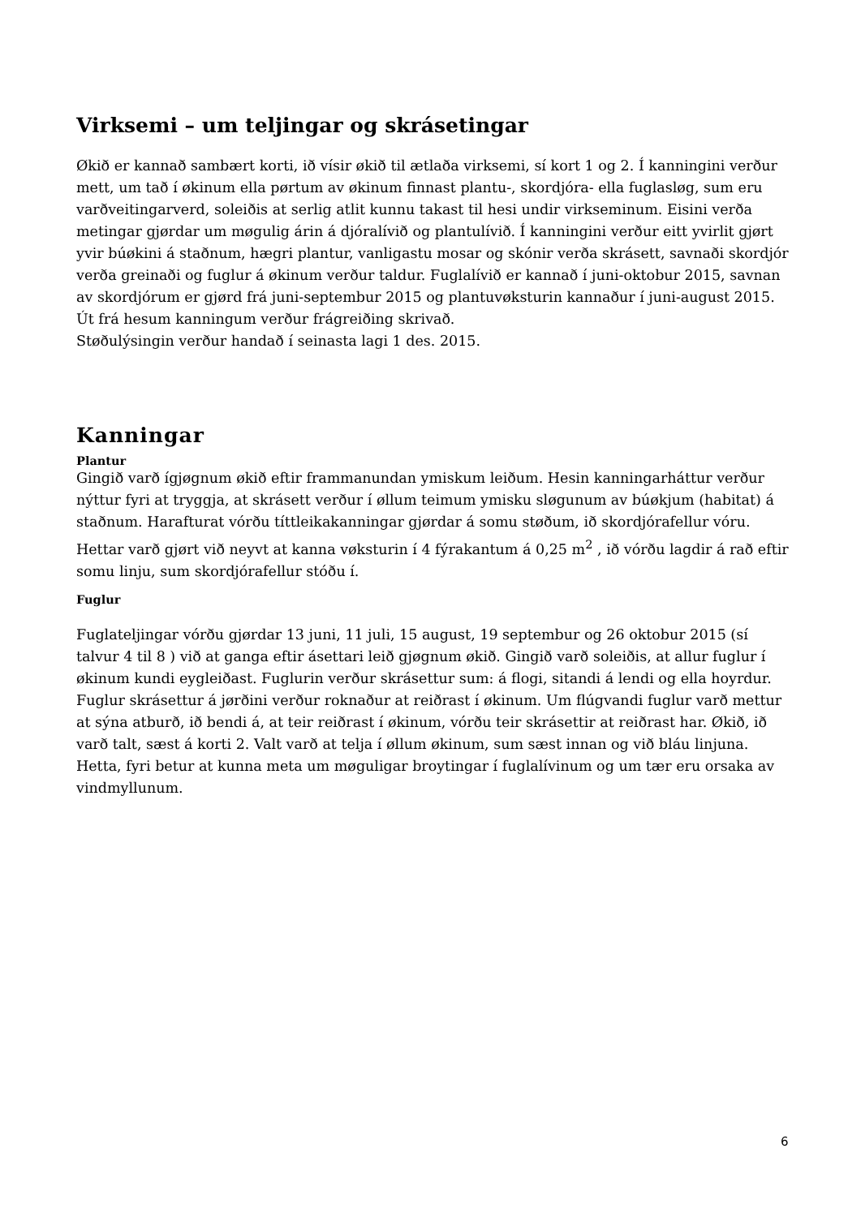Virksemi – um teljingar og skrásetingar
Økið er kannað sambært korti, ið vísir økið til ætlaða virksemi, sí kort 1 og 2. Í kanningini verður mett, um tað í økinum ella pørtum av økinum finnast plantu-, skordjóra- ella fuglasløg, sum eru varðveitingarverd, soleiðis at serlig atlit kunnu takast til hesi undir virkseminum. Eisini verða metingar gjørdar um møgulig árin á djóralívið og plantulívið. Í kanningini verður eitt yvirlit gjørt yvir búøkini á staðnum, hægri plantur, vanligastu mosar og skónir verða skrásett, savnaði skordjór verða greinaði og fuglur á økinum verður taldur. Fuglalívið er kannað í juni-oktobur 2015, savnan av skordjórum er gjørd frá juni-septembur 2015 og plantuvøksturin kannaður í juni-august 2015. Út frá hesum kanningum verður frágreiðing skrivað.
Støðulýsingin verður handað í seinasta lagi 1 des. 2015.
Kanningar
Plantur
Gingið varð ígjøgnum økið eftir frammanundan ymiskum leiðum. Hesin kanningarháttur verður nýttur fyri at tryggja, at skrásett verður í øllum teimum ymisku sløgunum av búøkjum (habitat) á staðnum. Harafturat vórðu títtleikakanningar gjørdar á somu støðum, ið skordjórafellur vóru. Hettar varð gjørt við neyvt at kanna vøksturin í 4 fýrakantum á 0,25 m<sup>2</sup> , ið vórðu lagdir á rað eftir somu linju, sum skordjórafellur stóðu í.
Fuglur
Fuglateljingar vórðu gjørdar 13 juni, 11 juli, 15 august, 19 septembur og 26 oktobur 2015 (sí talvur 4 til 8 ) við at ganga eftir ásettari leið gjøgnum økið. Gingið varð soleiðis, at allur fuglur í økinum kundi eygleiðast. Fuglurin verður skrásettur sum: á flogi, sitandi á lendi og ella hoyrdur. Fuglur skrásettur á jørðini verður roknaður at reiðrast í økinum. Um flúgvandi fuglur varð mettur at sýna atburð, ið bendi á, at teir reiðrast í økinum, vórðu teir skrásettir at reiðrast har. Økið, ið varð talt, sæst á korti 2. Valt varð at telja í øllum økinum, sum sæst innan og við bláu linjuna. Hetta, fyri betur at kunna meta um møguligar broytingar í fuglalívinum og um tær eru orsaka av vindmyllunum.
6